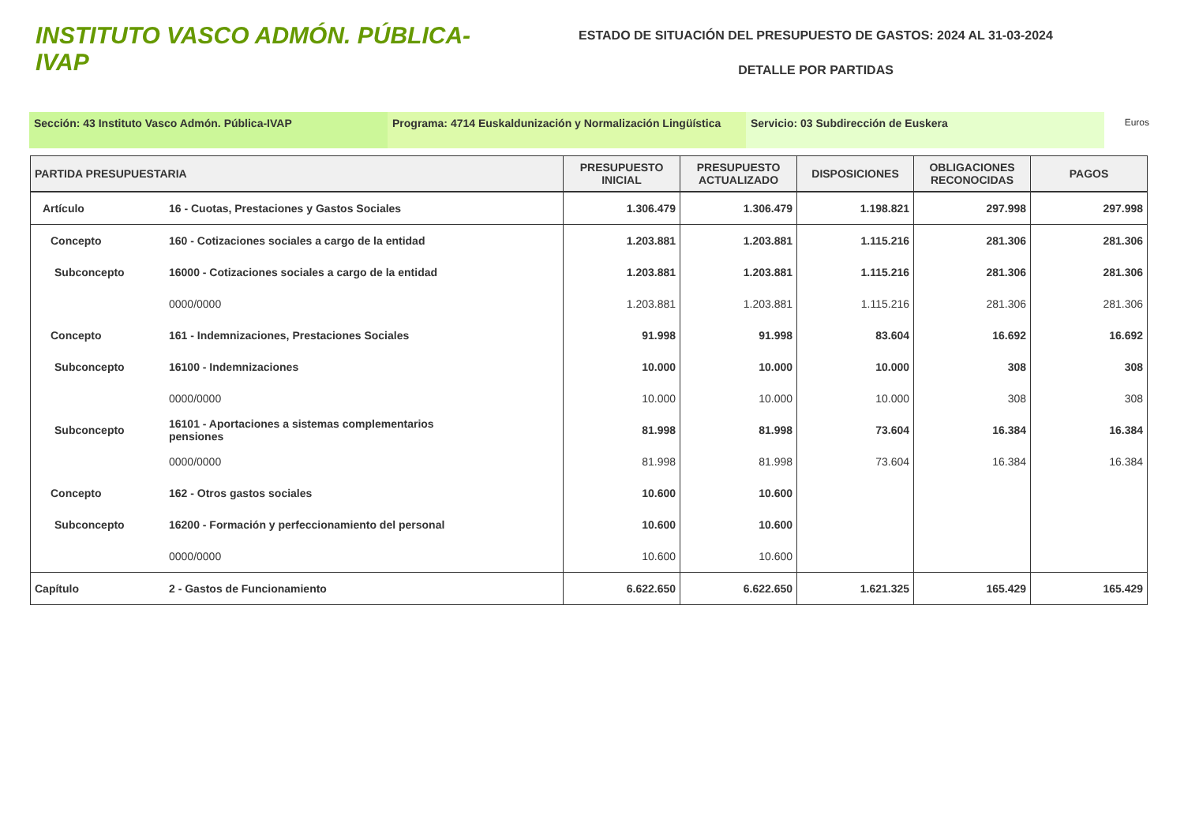INSTITUTO VASCO ADMÓN. PÚBLICA-IVAP
ESTADO DE SITUACIÓN DEL PRESUPUESTO DE GASTOS: 2024 AL 31-03-2024
DETALLE POR PARTIDAS
Sección: 43 Instituto Vasco Admón. Pública-IVAP Programa: 4714 Euskaldunización y Normalización Lingüística
Servicio: 03 Subdirección de Euskera
Euros
| PARTIDA PRESUPUESTARIA | | PRESUPUESTO INICIAL | PRESUPUESTO ACTUALIZADO | DISPOSICIONES | OBLIGACIONES RECONOCIDAS | PAGOS |
| --- | --- | --- | --- | --- | --- | --- |
| Artículo | 16 - Cuotas, Prestaciones y Gastos Sociales | 1.306.479 | 1.306.479 | 1.198.821 | 297.998 | 297.998 |
| Concepto | 160 - Cotizaciones sociales a cargo de la entidad | 1.203.881 | 1.203.881 | 1.115.216 | 281.306 | 281.306 |
| Subconcepto | 16000 - Cotizaciones sociales a cargo de la entidad | 1.203.881 | 1.203.881 | 1.115.216 | 281.306 | 281.306 |
| | 0000/0000 | 1.203.881 | 1.203.881 | 1.115.216 | 281.306 | 281.306 |
| Concepto | 161 - Indemnizaciones, Prestaciones Sociales | 91.998 | 91.998 | 83.604 | 16.692 | 16.692 |
| Subconcepto | 16100 - Indemnizaciones | 10.000 | 10.000 | 10.000 | 308 | 308 |
| | 0000/0000 | 10.000 | 10.000 | 10.000 | 308 | 308 |
| Subconcepto | 16101 - Aportaciones a sistemas complementarios pensiones | 81.998 | 81.998 | 73.604 | 16.384 | 16.384 |
| | 0000/0000 | 81.998 | 81.998 | 73.604 | 16.384 | 16.384 |
| Concepto | 162 - Otros gastos sociales | 10.600 | 10.600 | | | |
| Subconcepto | 16200 - Formación y perfeccionamiento del personal | 10.600 | 10.600 | | | |
| | 0000/0000 | 10.600 | 10.600 | | | |
| Capítulo | 2 - Gastos de Funcionamiento | 6.622.650 | 6.622.650 | 1.621.325 | 165.429 | 165.429 |